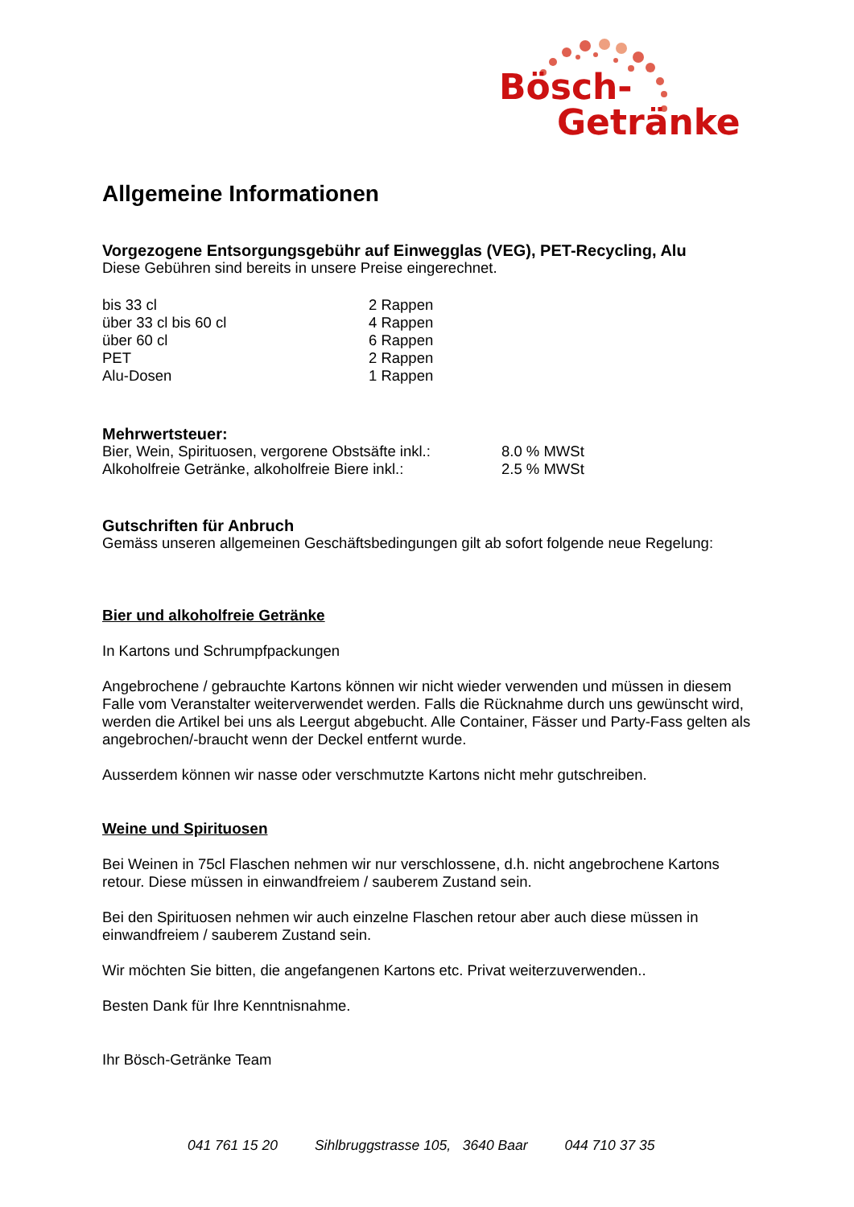Bösch-
Getränke
Allgemeine Informationen
Vorgezogene Entsorgungsgebühr auf Einwegglas (VEG), PET-Recycling, Alu
Diese Gebühren sind bereits in unsere Preise eingerechnet.
| bis 33 cl | 2 Rappen |
| über 33 cl bis 60 cl | 4 Rappen |
| über 60 cl | 6 Rappen |
| PET | 2 Rappen |
| Alu-Dosen | 1 Rappen |
Mehrwertsteuer:
| Bier, Wein, Spirituosen, vergorene Obstsäfte inkl.: | 8.0 % MWSt |
| Alkoholfreie Getränke, alkoholfreie Biere inkl.: | 2.5 % MWSt |
Gutschriften für Anbruch
Gemäss unseren allgemeinen Geschäftsbedingungen gilt ab sofort folgende neue Regelung:
Bier und alkoholfreie Getränke
In Kartons und Schrumpfpackungen
Angebrochene / gebrauchte Kartons können wir nicht wieder verwenden und müssen in diesem Falle vom Veranstalter weiterverwendet werden. Falls die Rücknahme durch uns gewünscht wird, werden die Artikel bei uns als Leergut abgebucht. Alle Container, Fässer und Party-Fass gelten als angebrochen/-braucht wenn der Deckel entfernt wurde.
Ausserdem können wir nasse oder verschmutzte Kartons nicht mehr gutschreiben.
Weine und Spirituosen
Bei Weinen in 75cl Flaschen nehmen wir nur verschlossene, d.h. nicht angebrochene Kartons retour. Diese müssen in einwandfreiem / sauberem Zustand sein.
Bei den Spirituosen nehmen wir auch einzelne Flaschen retour aber auch diese müssen in einwandfreiem / sauberem Zustand sein.
Wir möchten Sie bitten, die angefangenen Kartons etc. Privat weiterzuverwenden..
Besten Dank für Ihre Kenntnisnahme.
Ihr Bösch-Getränke Team
041 761 15 20 Sihlbruggstrasse 105, 3640 Baar 044 710 37 35